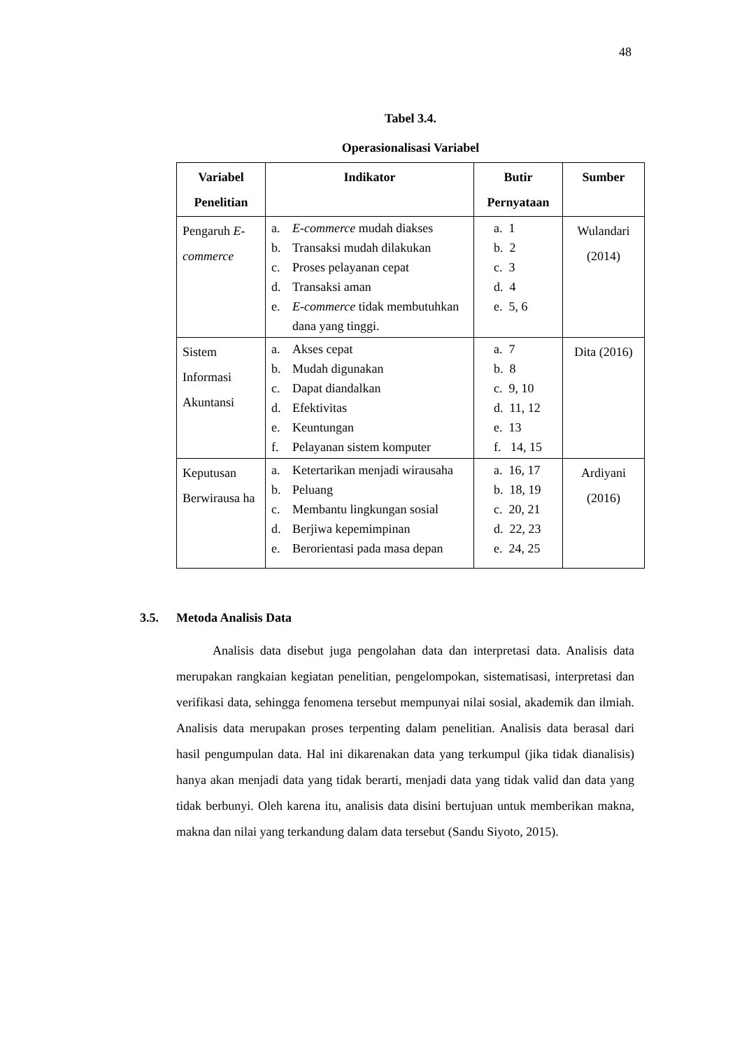48
Tabel 3.4.
Operasionalisasi Variabel
| Variabel Penelitian | Indikator | Butir Pernyataan | Sumber |
| --- | --- | --- | --- |
| Pengaruh E-commerce | a. E-commerce mudah diakses b. Transaksi mudah dilakukan c. Proses pelayanan cepat d. Transaksi aman e. E-commerce tidak membutuhkan dana yang tinggi. | a. 1 b. 2 c. 3 d. 4 e. 5, 6 | Wulandari (2014) |
| Sistem Informasi Akuntansi | a. Akses cepat b. Mudah digunakan c. Dapat diandalkan d. Efektivitas e. Keuntungan f. Pelayanan sistem komputer | a. 7 b. 8 c. 9, 10 d. 11, 12 e. 13 f. 14, 15 | Dita (2016) |
| Keputusan Berwirausa ha | a. Ketertarikan menjadi wirausaha b. Peluang c. Membantu lingkungan sosial d. Berjiwa kepemimpinan e. Berorientasi pada masa depan | a. 16, 17 b. 18, 19 c. 20, 21 d. 22, 23 e. 24, 25 | Ardiyani (2016) |
3.5. Metoda Analisis Data
Analisis data disebut juga pengolahan data dan interpretasi data. Analisis data merupakan rangkaian kegiatan penelitian, pengelompokan, sistematisasi, interpretasi dan verifikasi data, sehingga fenomena tersebut mempunyai nilai sosial, akademik dan ilmiah. Analisis data merupakan proses terpenting dalam penelitian. Analisis data berasal dari hasil pengumpulan data. Hal ini dikarenakan data yang terkumpul (jika tidak dianalisis) hanya akan menjadi data yang tidak berarti, menjadi data yang tidak valid dan data yang tidak berbunyi. Oleh karena itu, analisis data disini bertujuan untuk memberikan makna, makna dan nilai yang terkandung dalam data tersebut (Sandu Siyoto, 2015).